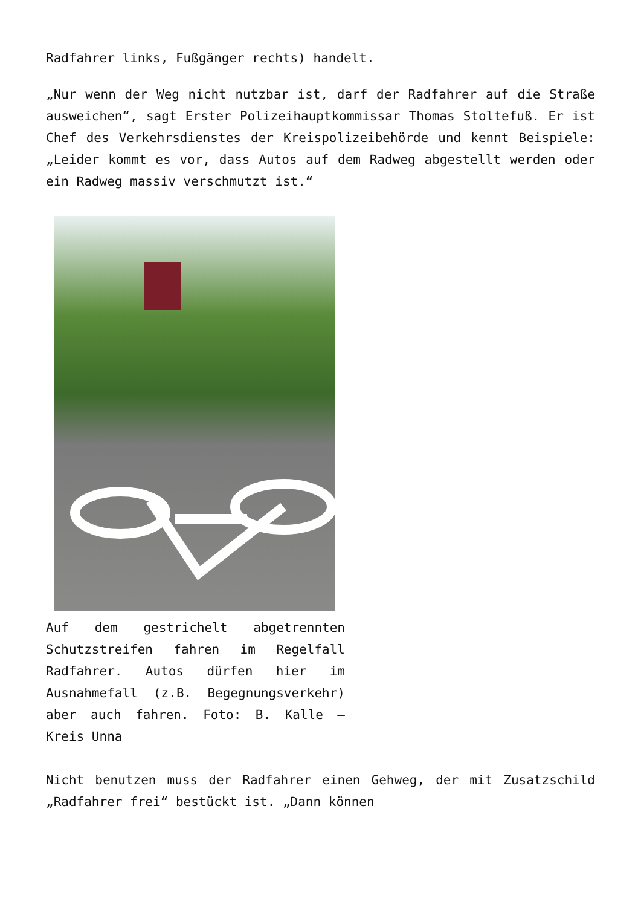Radfahrer links, Fußgänger rechts) handelt.
„Nur wenn der Weg nicht nutzbar ist, darf der Radfahrer auf die Straße ausweichen“, sagt Erster Polizeihauptkommissar Thomas Stoltefuß. Er ist Chef des Verkehrsdienstes der Kreispolizeibehörde und kennt Beispiele: „Leider kommt es vor, dass Autos auf dem Radweg abgestellt werden oder ein Radweg massiv verschmutzt ist.“
Auf dem gestrichelt abgetrennten Schutzstreifen fahren im Regelfall Radfahrer. Autos dürfen hier im Ausnahmefall (z.B. Begegnungsverkehr) aber auch fahren. Foto: B. Kalle – Kreis Unna
Nicht benutzen muss der Radfahrer einen Gehweg, der mit Zusatzschild „Radfahrer frei“ bestückt ist. „Dann können